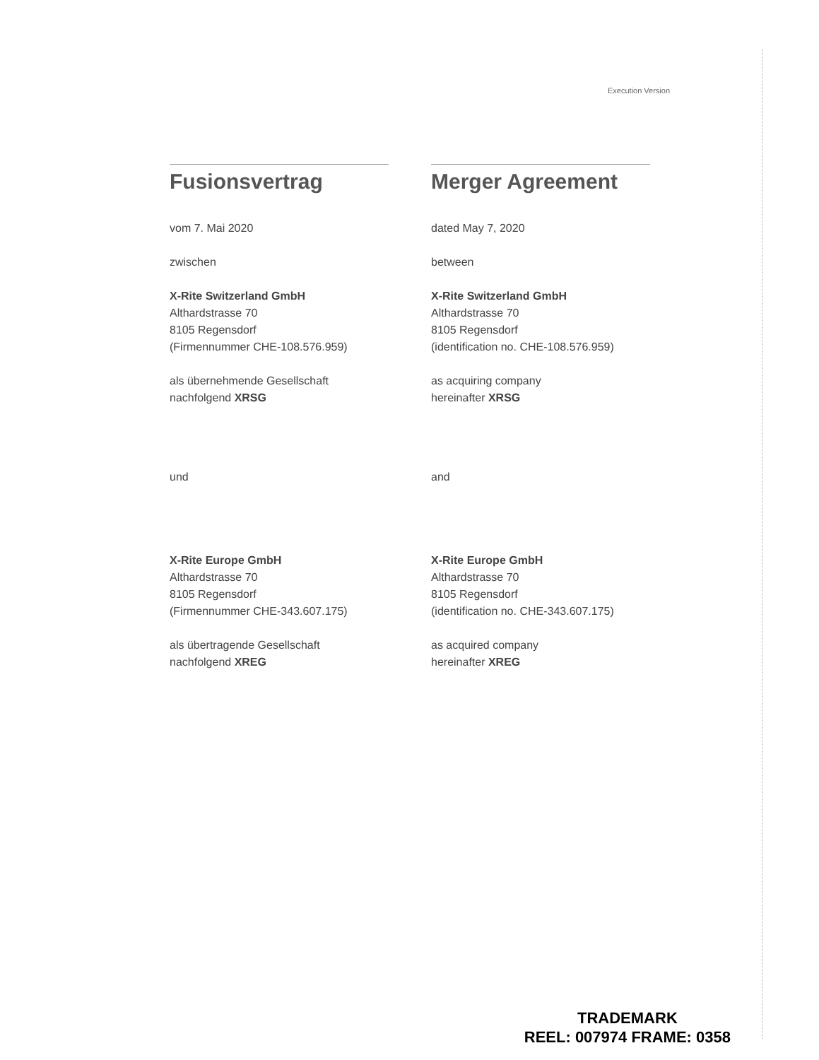Execution Version
Fusionsvertrag
vom 7. Mai 2020
zwischen
X-Rite Switzerland GmbH
Althardstrasse 70
8105 Regensdorf
(Firmennummer CHE-108.576.959)
als übernehmende Gesellschaft
nachfolgend XRSG
und
X-Rite Europe GmbH
Althardstrasse 70
8105 Regensdorf
(Firmennummer CHE-343.607.175)
als übertragende Gesellschaft
nachfolgend XREG
Merger Agreement
dated May 7, 2020
between
X-Rite Switzerland GmbH
Althardstrasse 70
8105 Regensdorf
(identification no. CHE-108.576.959)
as acquiring company
hereinafter XRSG
and
X-Rite Europe GmbH
Althardstrasse 70
8105 Regensdorf
(identification no. CHE-343.607.175)
as acquired company
hereinafter XREG
TRADEMARK
REEL: 007974 FRAME: 0358